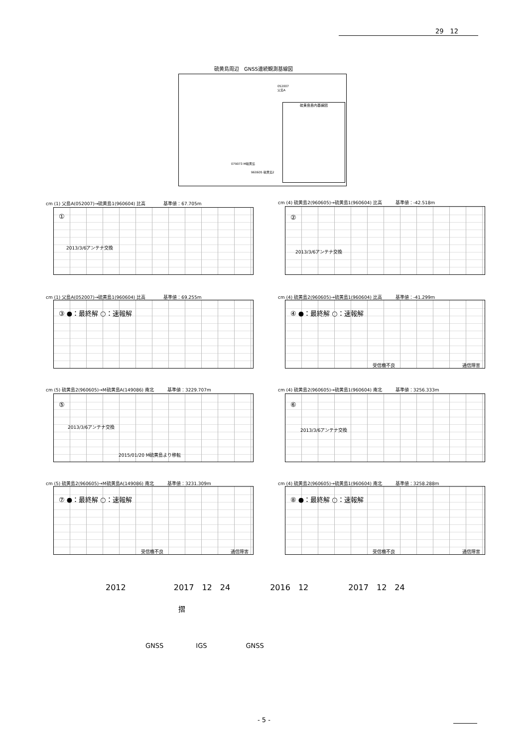29　12
硫黄島周辺　GNSS連続観測基線図
052007
父島A
硫黄島島内基線図
079073 M硫黄島
960605 硫黄島2
cm (1) 父島A(052007)→硫黄島1(960604) 比高　　　　基準値：67.705m
①
2013/3/6アンテナ交換
cm (1) 父島A(052007)→硫黄島1(960604) 比高　　　　基準値：69.255m
③ ●：最終解 ○：速報解
cm (4) 硫黄島2(960605)→硫黄島1(960604) 比高　　　基準値：-42.518m
②
2013/3/6アンテナ交換
cm (4) 硫黄島2(960605)→硫黄島1(960604) 比高　　　基準値：-41.299m
④ ●：最終解 ○：速報解
受信機不良 通信障害
cm (5) 硫黄島2(960605)→M硫黄島A(149086) 南北　　　基準値：3229.707m
⑤
2013/3/6アンテナ交換
2015/01/20 M硫黄島より移転
cm (4) 硫黄島2(960605)→硫黄島1(960604) 南北　　　基準値：3256.333m
⑥
2013/3/6アンテナ交換
cm (5) 硫黄島2(960605)→M硫黄島A(149086) 南北　　　基準値：3231.309m
⑦ ●：最終解 ○：速報解
受信機不良 通信障害
cm (4) 硫黄島2(960605)→硫黄島1(960604) 南北　　　基準値：3258.288m
⑧ ●：最終解 ○：速報解
受信機不良 通信障害
2012　　　　　　2017　12　24　　　　　2016　12　　　　　2017　12　24
摺
GNSS　　　　　IGS　　　　　　GNSS
- 5 -